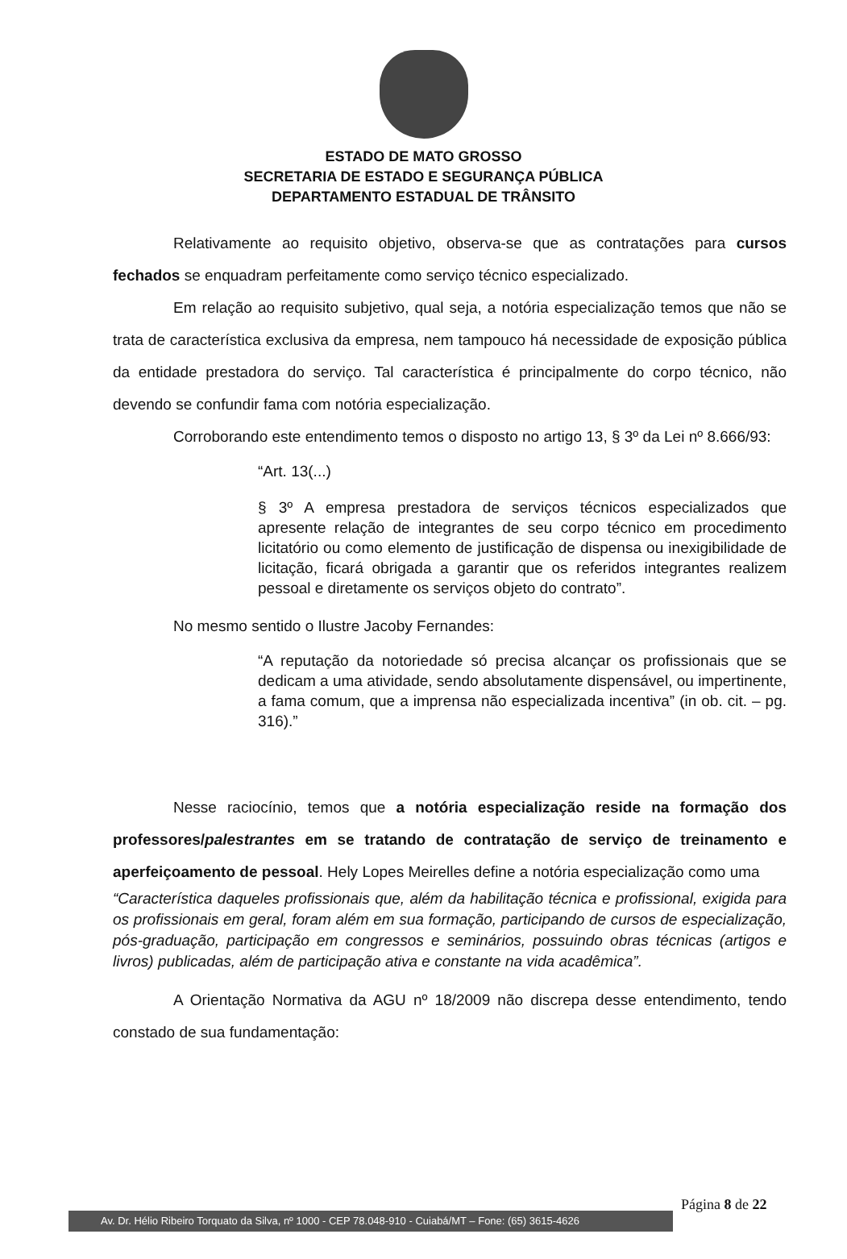ESTADO DE MATO GROSSO
SECRETARIA DE ESTADO E SEGURANÇA PÚBLICA
DEPARTAMENTO ESTADUAL DE TRÂNSITO
Relativamente ao requisito objetivo, observa-se que as contratações para cursos fechados se enquadram perfeitamente como serviço técnico especializado.
Em relação ao requisito subjetivo, qual seja, a notória especialização temos que não se trata de característica exclusiva da empresa, nem tampouco há necessidade de exposição pública da entidade prestadora do serviço. Tal característica é principalmente do corpo técnico, não devendo se confundir fama com notória especialização.
Corroborando este entendimento temos o disposto no artigo 13, § 3º da Lei nº 8.666/93:
“Art. 13(...)
§ 3º A empresa prestadora de serviços técnicos especializados que apresente relação de integrantes de seu corpo técnico em procedimento licitatório ou como elemento de justificação de dispensa ou inexigibilidade de licitação, ficará obrigada a garantir que os referidos integrantes realizem pessoal e diretamente os serviços objeto do contrato”.
No mesmo sentido o Ilustre Jacoby Fernandes:
“A reputação da notoriedade só precisa alcançar os profissionais que se dedicam a uma atividade, sendo absolutamente dispensável, ou impertinente, a fama comum, que a imprensa não especializada incentiva” (in ob. cit. – pg. 316).”
Nesse raciocínio, temos que a notória especialização reside na formação dos professores/palestrantes em se tratando de contratação de serviço de treinamento e aperfeiçoamento de pessoal. Hely Lopes Meirelles define a notória especialização como uma
“Característica daqueles profissionais que, além da habilitação técnica e profissional, exigida para os profissionais em geral, foram além em sua formação, participando de cursos de especialização, pós-graduação, participação em congressos e seminários, possuindo obras técnicas (artigos e livros) publicadas, além de participação ativa e constante na vida acadêmica”.
A Orientação Normativa da AGU nº 18/2009 não discrepa desse entendimento, tendo constado de sua fundamentação:
Página 8 de 22
Av. Dr. Hélio Ribeiro Torquato da Silva, nº 1000 - CEP 78.048-910 - Cuiabá/MT – Fone: (65) 3615-4626